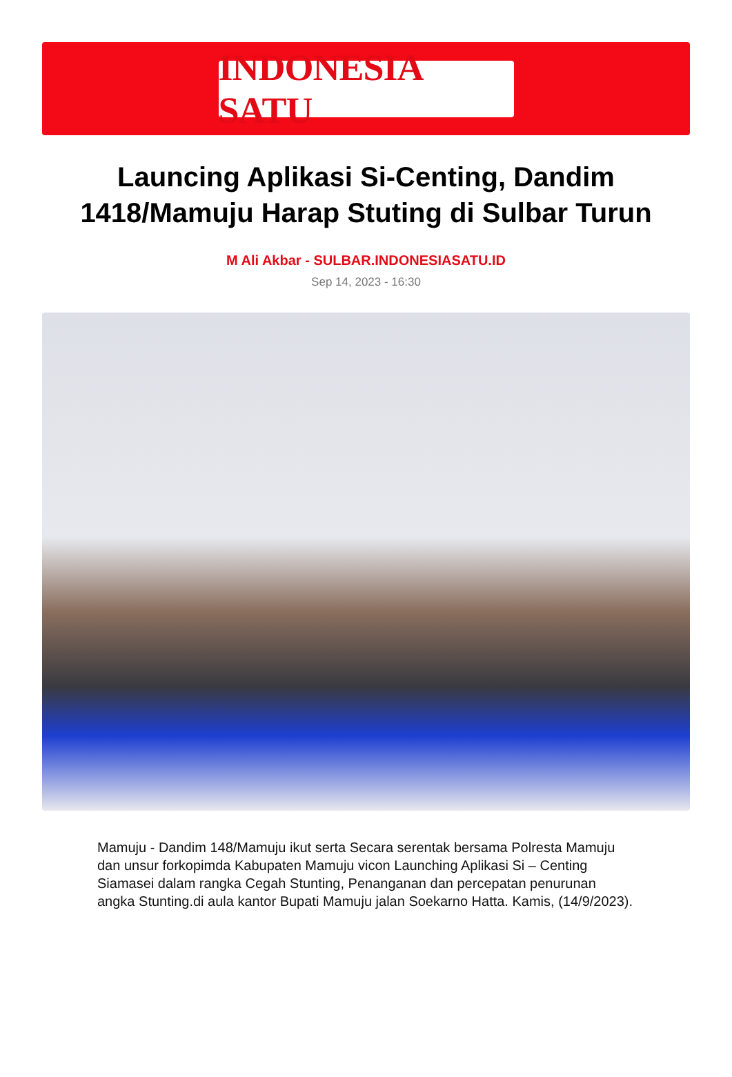INDONESIA SATU
Launcing Aplikasi Si-Centing, Dandim 1418/Mamuju Harap Stuting di Sulbar Turun
M Ali Akbar - SULBAR.INDONESIASATU.ID
Sep 14, 2023 - 16:30
Mamuju - Dandim 148/Mamuju ikut serta Secara serentak bersama Polresta Mamuju dan unsur forkopimda Kabupaten Mamuju vicon Launching Aplikasi Si – Centing Siamasei dalam rangka Cegah Stunting, Penanganan dan percepatan penurunan angka Stunting.di aula kantor Bupati Mamuju jalan Soekarno Hatta. Kamis, (14/9/2023).